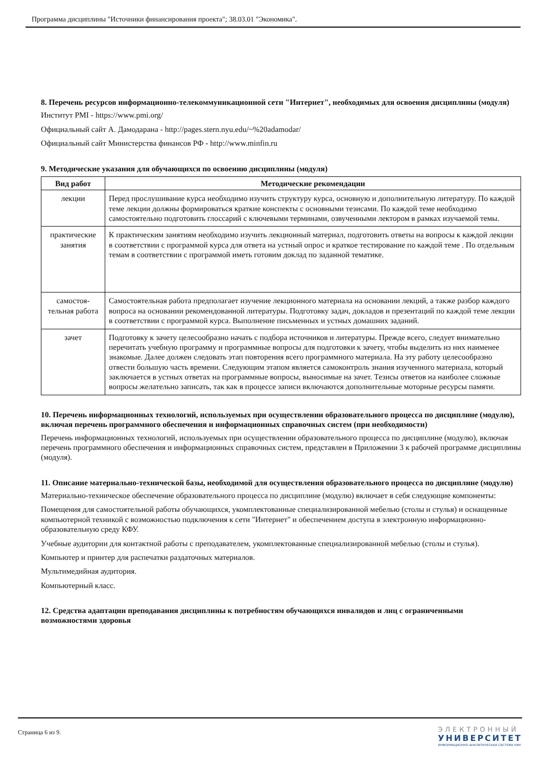Программа дисциплины "Источники финансирования проекта"; 38.03.01 "Экономика".
8. Перечень ресурсов информационно-телекоммуникационной сети "Интернет", необходимых для освоения дисциплины (модуля)
Институт PMI - https://www.pmi.org/
Официальный сайт А. Дамодарана - http://pages.stern.nyu.edu/~%20adamodar/
Официальный сайт Министерства финансов РФ - http://www.minfin.ru
9. Методические указания для обучающихся по освоению дисциплины (модуля)
| Вид работ | Методические рекомендации |
| --- | --- |
| лекции | Перед прослушивание курса необходимо изучить структуру курса, основную и дополнительную литературу. По каждой теме лекции должны формироваться краткие конспекты с основными тезисами. По каждой теме необходимо самостоятельно подготовить глоссарий с ключевыми терминами, озвученными лектором в рамках изучаемой темы. |
| практические занятия | К практическим занятиям необходимо изучить лекционный материал, подготовить ответы на вопросы к каждой лекции в соответствии с программой курса для ответа на устный опрос и краткое тестирование по каждой теме . По отдельным темам в соответствии с программой иметь готовим доклад по заданной тематике. |
| самостоя-тельная работа | Самостоятельная работа предполагает изучение лекционного материала на основании лекций, а также разбор каждого вопроса на основании рекомендованной литературы. Подготовку задач, докладов и презентаций по каждой теме лекции в соответствии с программой курса. Выполнение письменных и устных домашних заданий. |
| зачет | Подготовку к зачету целесообразно начать с подбора источников и литературы. Прежде всего, следует внимательно перечитать учебную программу и программные вопросы для подготовки к зачету, чтобы выделить из них наименее знакомые. Далее должен следовать этап повторения всего программного материала. На эту работу целесообразно отвести большую часть времени. Следующим этапом является самоконтроль знания изученного материала, который заключается в устных ответах на программные вопросы, выносимые на зачет. Тезисы ответов на наиболее сложные вопросы желательно записать, так как в процессе записи включаются дополнительные моторные ресурсы памяти. |
10. Перечень информационных технологий, используемых при осуществлении образовательного процесса по дисциплине (модулю), включая перечень программного обеспечения и информационных справочных систем (при необходимости)
Перечень информационных технологий, используемых при осуществлении образовательного процесса по дисциплине (модулю), включая перечень программного обеспечения и информационных справочных систем, представлен в Приложении 3 к рабочей программе дисциплины (модуля).
11. Описание материально-технической базы, необходимой для осуществления образовательного процесса по дисциплине (модулю)
Материально-техническое обеспечение образовательного процесса по дисциплине (модулю) включает в себя следующие компоненты:
Помещения для самостоятельной работы обучающихся, укомплектованные специализированной мебелью (столы и стулья) и оснащенные компьютерной техникой с возможностью подключения к сети "Интернет" и обеспечением доступа в электронную информационно-образовательную среду КФУ.
Учебные аудитории для контактной работы с преподавателем, укомплектованные специализированной мебелью (столы и стулья).
Компьютер и принтер для распечатки раздаточных материалов.
Мультимедийная аудитория.
Компьютерный класс.
12. Средства адаптации преподавания дисциплины к потребностям обучающихся инвалидов и лиц с ограниченными возможностями здоровья
Страница 6 из 9.
ЭЛЕКТРОННЫЙ
УНИВЕРСИТЕТ
ИНФОРМАЦИОННО-АНАЛИТИЧЕСКАЯ СИСТЕМА КФУ